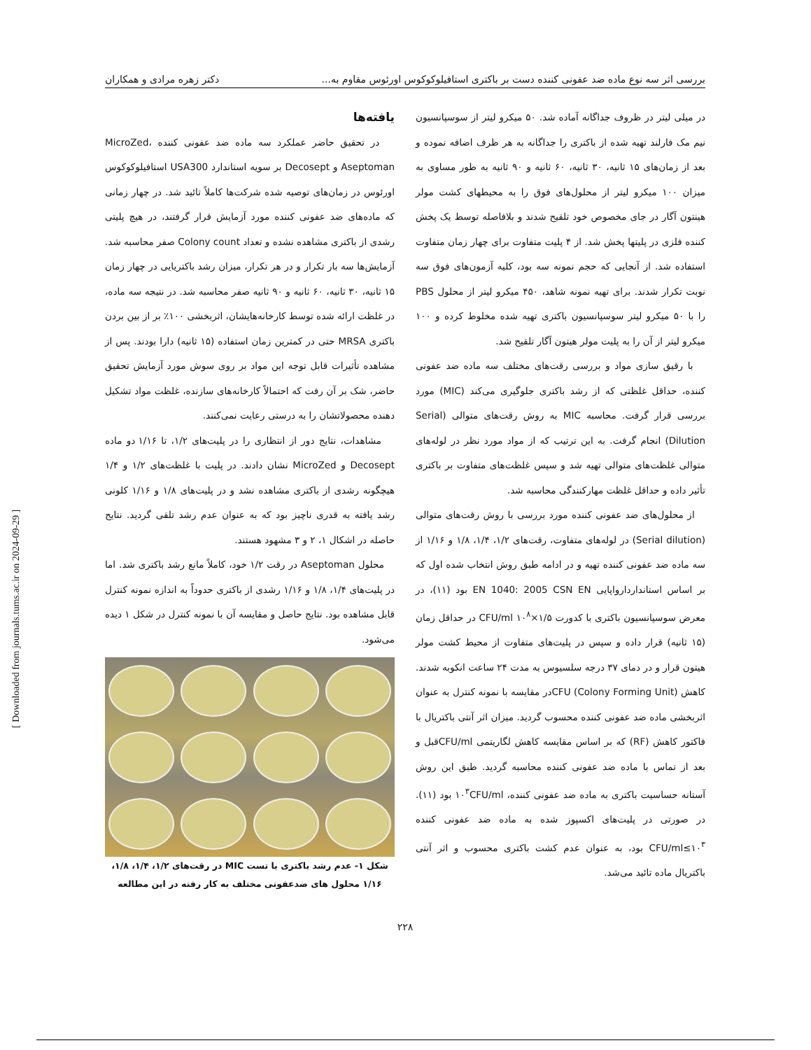بررسی اثر سه نوع ماده ضد عفونی کننده دست بر باکتری استافیلوکوکوس اورئوس مقاوم به... دکتر زهره مرادی و همکاران
در میلی لیتر در ظروف جداگانه آماده شد. ۵۰ میکرو لیتر از سوسپانسیون نیم مک فارلند تهیه شده از باکتری را جداگانه به هر ظرف اضافه نموده و بعد از زمان‌های ۱۵ ثانیه، ۳۰ ثانیه، ۶۰ ثانیه و ۹۰ ثانیه به طور مساوی به میزان ۱۰۰ میکرو لیتر از محلول‌های فوق را به محیطهای کشت مولر هینتون آگار در جای مخصوص خود تلقیح شدند و بلافاصله توسط یک پخش کننده فلزی در پلیتها پخش شد. از ۴ پلیت متفاوت برای چهار زمان متفاوت استفاده شد. از آنجایی که حجم نمونه سه بود، کلیه آزمون‌های فوق سه نوبت تکرار شدند. برای تهیه نمونه شاهد، ۴۵۰ میکرو لیتر از محلول PBS را با ۵۰ میکرو لیتر سوسپانسیون باکتری تهیه شده مخلوط کرده و ۱۰۰ میکرو لیتر از آن را به پلیت مولر هیتون آگار تلقیح شد.
با رقیق سازی مواد و بررسی رقت‌های مختلف سه ماده ضد عفونی کننده، حداقل غلظتی که از رشد باکتری جلوگیری می‌کند (MIC) مورد بررسی قرار گرفت. محاسبه MIC به روش رقت‌های متوالی (Serial Dilution) انجام گرفت. به این ترتیب که از مواد مورد نظر در لوله‌های متوالی غلظت‌های متوالی تهیه شد و سپس غلظت‌های متفاوت بر باکتری تأثیر داده و حداقل غلظت مهارکنندگی محاسبه شد.
از محلول‌های ضد عفونی کننده مورد بررسی با روش رقت‌های متوالی (Serial dilution) در لوله‌های متفاوت، رقت‌های ۱/۲، ۱/۴، ۱/۸ و ۱/۱۶ از سه ماده ضد عفونی کننده تهیه و در ادامه طبق روش انتخاب شده اول که بر اساس استانداردارواپایی EN 1040: 2005 CSN EN بود (۱۱)، در معرض سوسپانسیون باکتری با کدورت CFU/ml ۱۰<sup>۸</sup>×۱/۵ در حداقل زمان (۱۵ ثانیه) قرار داده و سپس در پلیت‌های متفاوت از محیط کشت مولر هیتون قرار و در دمای ۳۷ درجه سلسیوس به مدت ۲۴ ساعت انکوبه شدند. کاهش CFU (Colony Forming Unit)در مقایسه با نمونه کنترل به عنوان اثربخشی ماده ضد عفونی کننده محسوب گردید. میزان اثر آنتی باکتریال با فاکتور کاهش (RF) که بر اساس مقایسه کاهش لگاریتمی CFU/mlقبل و بعد از تماس با ماده ضد عفونی کننده محاسبه گردید. طبق این روش آستانه حساسیت باکتری به ماده ضد عفونی کننده، ۱۰<sup>۳</sup>CFU/ml بود (۱۱). در صورتی در پلیت‌های اکسپوز شده به ماده ضد عفونی کننده CFU/ml≤۱۰<sup>۳</sup> بود، به عنوان عدم کشت باکتری محسوب و اثر آنتی باکتریال ماده تائید می‌شد.
یافته‌ها
در تحقیق حاضر عملکرد سه ماده ضد عفونی کننده MicroZed، Aseptoman و Decosept بر سویه استاندارد USA300 استافیلوکوکوس اورئوس در زمان‌های توصیه شده شرکت‌ها کاملاً تائید شد. در چهار زمانی که ماده‌های ضد عفونی کننده مورد آزمایش قرار گرفتند، در هیچ پلیتی رشدی از باکتری مشاهده نشده و تعداد Colony count صفر محاسبه شد. آزمایش‌ها سه بار تکرار و در هر تکرار، میزان رشد باکتریایی در چهار زمان ۱۵ ثانیه، ۳۰ ثانیه، ۶۰ ثانیه و ۹۰ ثانیه صفر محاسبه شد. در نتیجه سه ماده، در غلظت ارائه شده توسط کارخانه‌هایشان، اثربخشی ۱۰۰٪ بر از بین بردن باکتری MRSA حتی در کمترین زمان استفاده (۱۵ ثانیه) دارا بودند. پس از مشاهده تأثیرات قابل توجه این مواد بر روی سوش مورد آزمایش تحقیق حاضر، شک بر آن رفت که احتمالاً کارخانه‌های سازنده، غلظت مواد تشکیل دهنده محصولاتشان را به درستی رعایت نمی‌کنند.
مشاهدات، نتایج دور از انتظاری را در پلیت‌های ۱/۲، تا ۱/۱۶ دو ماده Decosept و MicroZed نشان دادند. در پلیت با غلظت‌های ۱/۲ و ۱/۴ هیچگونه رشدی از باکتری مشاهده نشد و در پلیت‌های ۱/۸ و ۱/۱۶ کلونی رشد یافته به قدری ناچیز بود که به عنوان عدم رشد تلقی گردید. نتایج حاصله در اشکال ۱، ۲ و ۳ مشهود هستند.
محلول Aseptoman در رقت ۱/۲ خود، کاملاً مانع رشد باکتری شد. اما در پلیت‌های ۱/۴، ۱/۸ و ۱/۱۶ رشدی از باکتری حدوداً به اندازه نمونه کنترل قابل مشاهده بود. نتایج حاصل و مقایسه آن با نمونه کنترل در شکل ۱ دیده می‌شود.
شکل ۱- عدم رشد باکتری با تست MIC در رقت‌های ۱/۲، ۱/۴، ۱/۸، ۱/۱۶ محلول های ضدعفونی مختلف به کار رفته در این مطالعه
۲۲۸
[ Downloaded from journals.tums.ac.ir on 2024-09-29 ]